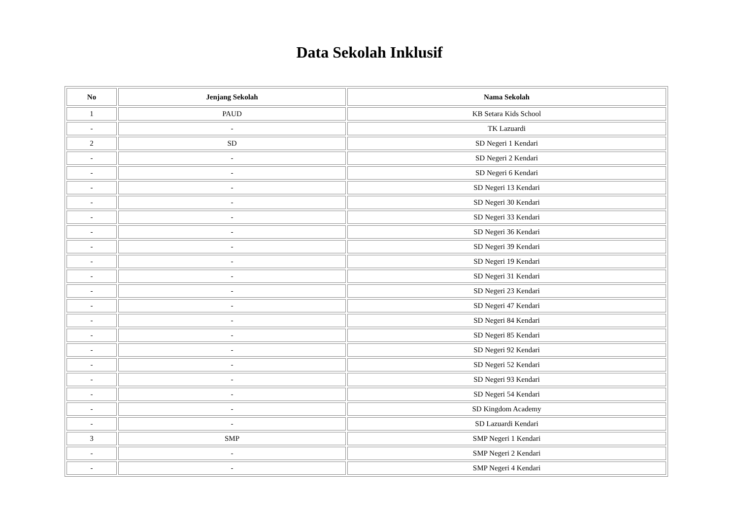Data Sekolah Inklusif
| No | Jenjang Sekolah | Nama Sekolah |
| --- | --- | --- |
| 1 | PAUD | KB Setara Kids School |
| - | - | TK Lazuardi |
| 2 | SD | SD Negeri 1 Kendari |
| - | - | SD Negeri 2 Kendari |
| - | - | SD Negeri 6 Kendari |
| - | - | SD Negeri 13 Kendari |
| - | - | SD Negeri 30 Kendari |
| - | - | SD Negeri 33 Kendari |
| - | - | SD Negeri 36 Kendari |
| - | - | SD Negeri 39 Kendari |
| - | - | SD Negeri 19 Kendari |
| - | - | SD Negeri 31 Kendari |
| - | - | SD Negeri 23 Kendari |
| - | - | SD Negeri 47 Kendari |
| - | - | SD Negeri 84 Kendari |
| - | - | SD Negeri 85 Kendari |
| - | - | SD Negeri 92 Kendari |
| - | - | SD Negeri 52 Kendari |
| - | - | SD Negeri 93 Kendari |
| - | - | SD Negeri 54 Kendari |
| - | - | SD Kingdom Academy |
| - | - | SD Lazuardi Kendari |
| 3 | SMP | SMP Negeri 1 Kendari |
| - | - | SMP Negeri 2 Kendari |
| - | - | SMP Negeri 4 Kendari |